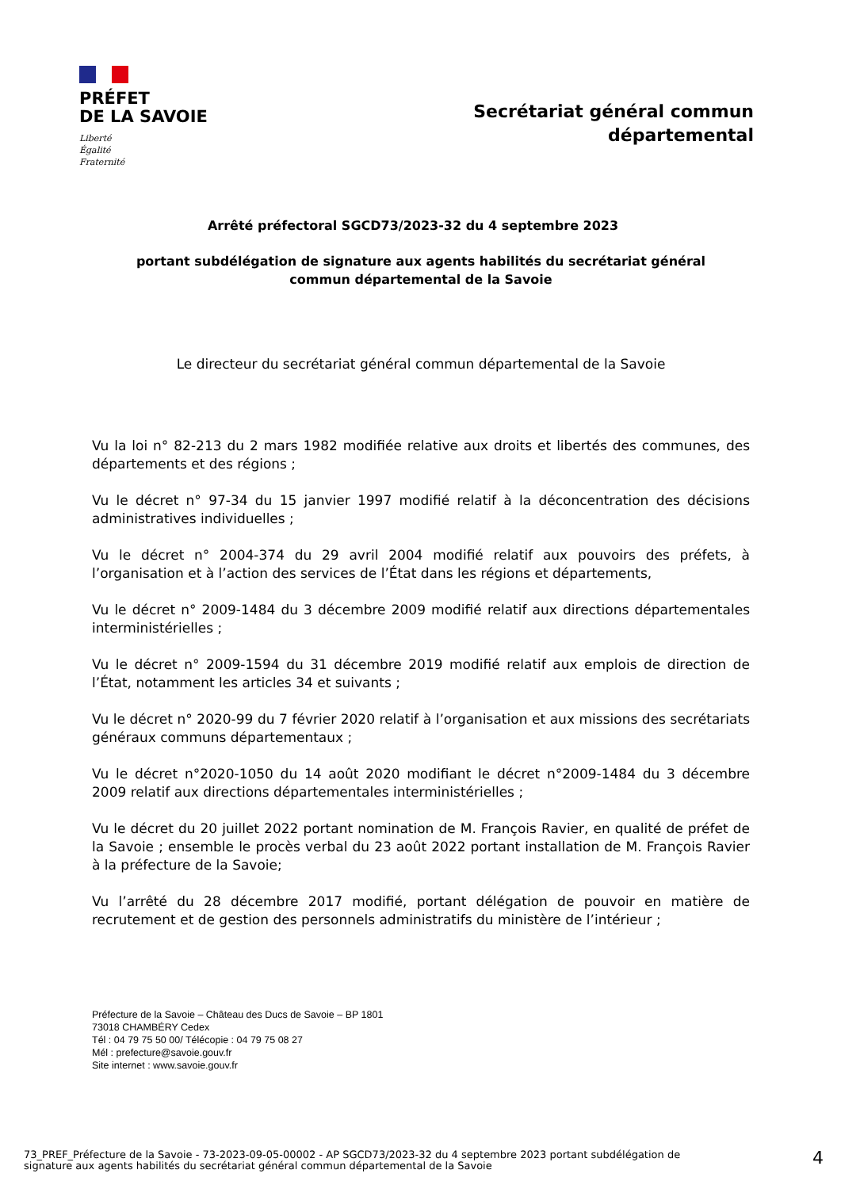PRÉFET
DE LA SAVOIE
Liberté
Égalité
Fraternité
Secrétariat général commun
départemental
Arrêté préfectoral SGCD73/2023-32 du 4 septembre 2023
portant subdélégation de signature aux agents habilités du secrétariat général
commun départemental de la Savoie
Le directeur du secrétariat général commun départemental de la Savoie
Vu la loi n° 82-213 du 2 mars 1982 modifiée relative aux droits et libertés des communes, des départements et des régions ;
Vu le décret n° 97-34 du 15 janvier 1997 modifié relatif à la déconcentration des décisions administratives individuelles ;
Vu le décret n° 2004-374 du 29 avril 2004 modifié relatif aux pouvoirs des préfets, à l’organisation et à l’action des services de l’État dans les régions et départements,
Vu le décret n° 2009-1484 du 3 décembre 2009 modifié relatif aux directions départementales interministérielles ;
Vu le décret n° 2009-1594 du 31 décembre 2019 modifié relatif aux emplois de direction de l’État, notamment les articles 34 et suivants ;
Vu le décret n° 2020-99 du 7 février 2020 relatif à l’organisation et aux missions des secrétariats généraux communs départementaux ;
Vu le décret n°2020-1050 du 14 août 2020 modifiant le décret n°2009-1484 du 3 décembre 2009 relatif aux directions départementales interministérielles ;
Vu le décret du 20 juillet 2022 portant nomination de M. François Ravier, en qualité de préfet de la Savoie ; ensemble le procès verbal du 23 août 2022 portant installation de M. François Ravier à la préfecture de la Savoie;
Vu l’arrêté du 28 décembre 2017 modifié, portant délégation de pouvoir en matière de recrutement et de gestion des personnels administratifs du ministère de l’intérieur ;
Préfecture de la Savoie – Château des Ducs de Savoie – BP 1801
73018 CHAMBÉRY Cedex
Tél : 04 79 75 50 00/ Télécopie : 04 79 75 08 27
Mél : prefecture@savoie.gouv.fr
Site internet : www.savoie.gouv.fr
73_PREF_Préfecture de la Savoie - 73-2023-09-05-00002 - AP SGCD73/2023-32 du 4 septembre 2023 portant subdélégation de signature aux agents habilités du secrétariat général commun départemental de la Savoie
4